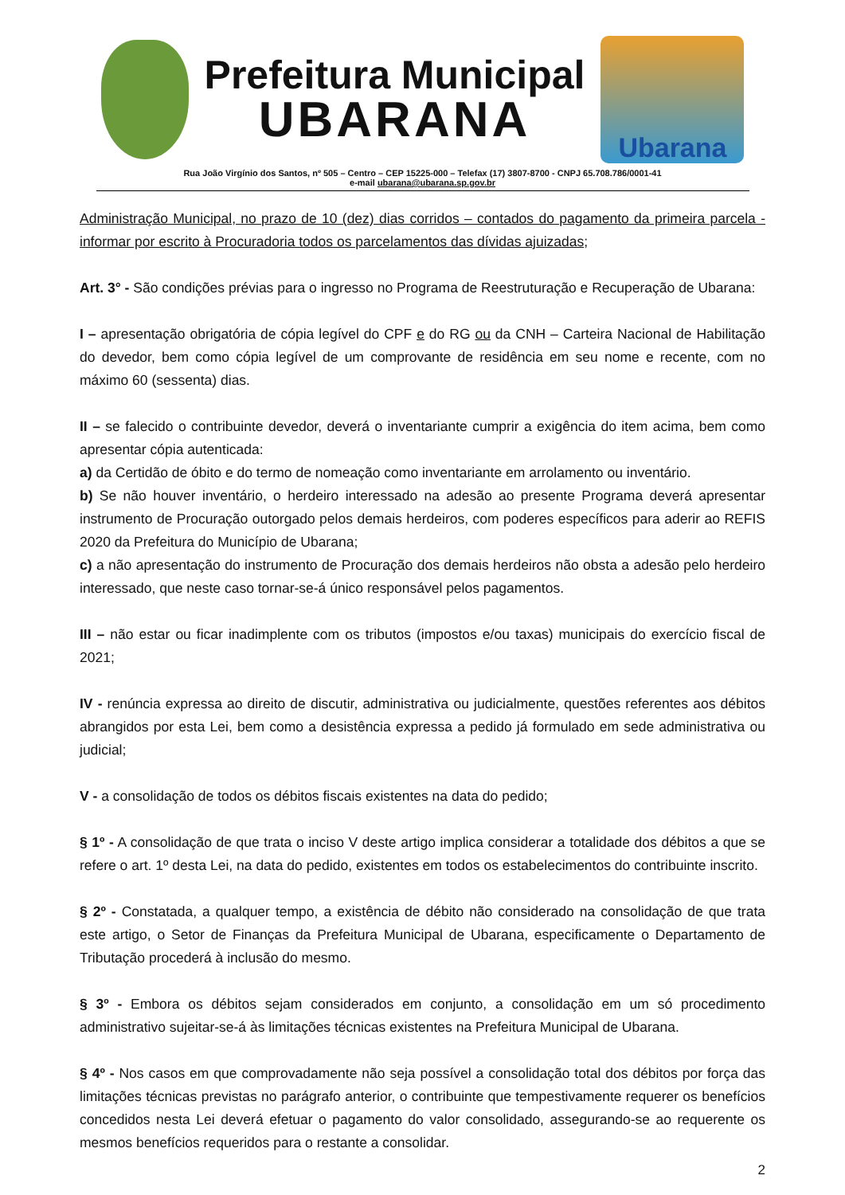Prefeitura Municipal
UBARANA
Ubarana
Rua João Virgínio dos Santos, nº 505 – Centro – CEP 15225-000 – Telefax (17) 3807-8700 - CNPJ 65.708.786/0001-41
e-mail ubarana@ubarana.sp.gov.br
Administração Municipal, no prazo de 10 (dez) dias corridos – contados do pagamento da primeira parcela - informar por escrito à Procuradoria todos os parcelamentos das dívidas ajuizadas;
Art. 3° - São condições prévias para o ingresso no Programa de Reestruturação e Recuperação de Ubarana:
I – apresentação obrigatória de cópia legível do CPF e do RG ou da CNH – Carteira Nacional de Habilitação do devedor, bem como cópia legível de um comprovante de residência em seu nome e recente, com no máximo 60 (sessenta) dias.
II – se falecido o contribuinte devedor, deverá o inventariante cumprir a exigência do item acima, bem como apresentar cópia autenticada:
a) da Certidão de óbito e do termo de nomeação como inventariante em arrolamento ou inventário.
b) Se não houver inventário, o herdeiro interessado na adesão ao presente Programa deverá apresentar instrumento de Procuração outorgado pelos demais herdeiros, com poderes específicos para aderir ao REFIS 2020 da Prefeitura do Município de Ubarana;
c) a não apresentação do instrumento de Procuração dos demais herdeiros não obsta a adesão pelo herdeiro interessado, que neste caso tornar-se-á único responsável pelos pagamentos.
III – não estar ou ficar inadimplente com os tributos (impostos e/ou taxas) municipais do exercício fiscal de 2021;
IV - renúncia expressa ao direito de discutir, administrativa ou judicialmente, questões referentes aos débitos abrangidos por esta Lei, bem como a desistência expressa a pedido já formulado em sede administrativa ou judicial;
V - a consolidação de todos os débitos fiscais existentes na data do pedido;
§ 1º - A consolidação de que trata o inciso V deste artigo implica considerar a totalidade dos débitos a que se refere o art. 1º desta Lei, na data do pedido, existentes em todos os estabelecimentos do contribuinte inscrito.
§ 2º - Constatada, a qualquer tempo, a existência de débito não considerado na consolidação de que trata este artigo, o Setor de Finanças da Prefeitura Municipal de Ubarana, especificamente o Departamento de Tributação procederá à inclusão do mesmo.
§ 3º - Embora os débitos sejam considerados em conjunto, a consolidação em um só procedimento administrativo sujeitar-se-á às limitações técnicas existentes na Prefeitura Municipal de Ubarana.
§ 4º - Nos casos em que comprovadamente não seja possível a consolidação total dos débitos por força das limitações técnicas previstas no parágrafo anterior, o contribuinte que tempestivamente requerer os benefícios concedidos nesta Lei deverá efetuar o pagamento do valor consolidado, assegurando-se ao requerente os mesmos benefícios requeridos para o restante a consolidar.
2